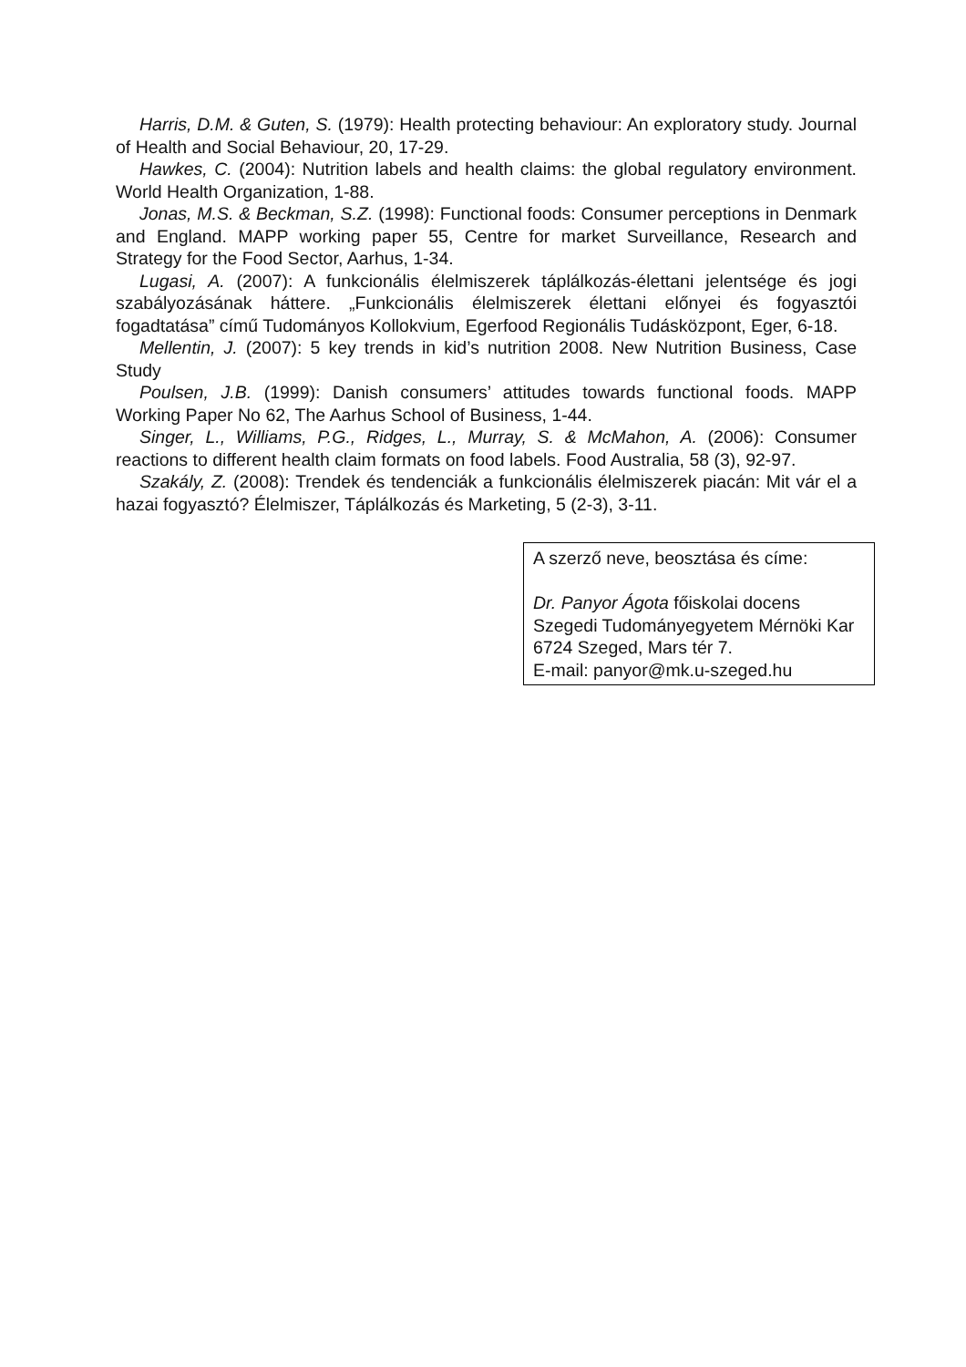Harris, D.M. & Guten, S. (1979): Health protecting behaviour: An exploratory study. Journal of Health and Social Behaviour, 20, 17-29.
Hawkes, C. (2004): Nutrition labels and health claims: the global regulatory environment. World Health Organization, 1-88.
Jonas, M.S. & Beckman, S.Z. (1998): Functional foods: Consumer perceptions in Denmark and England. MAPP working paper 55, Centre for market Surveillance, Research and Strategy for the Food Sector, Aarhus, 1-34.
Lugasi, A. (2007): A funkcionális élelmiszerek táplálkozás-élettani jelentsége és jogi szabályozásának háttere. „Funkcionális élelmiszerek élettani előnyei és fogyasztói fogadtatása” című Tudományos Kollokvium, Egerfood Regionális Tudásközpont, Eger, 6-18.
Mellentin, J. (2007): 5 key trends in kid’s nutrition 2008. New Nutrition Business, Case Study
Poulsen, J.B. (1999): Danish consumers’ attitudes towards functional foods. MAPP Working Paper No 62, The Aarhus School of Business, 1-44.
Singer, L., Williams, P.G., Ridges, L., Murray, S. & McMahon, A. (2006): Consumer reactions to different health claim formats on food labels. Food Australia, 58 (3), 92-97.
Szakály, Z. (2008): Trendek és tendenciák a funkcionális élelmiszerek piacán: Mit vár el a hazai fogyasztó? Élelmiszer, Táplálkozás és Marketing, 5 (2-3), 3-11.
A szerző neve, beosztása és címe:
Dr. Panyor Ágota főiskolai docens
Szegedi Tudományegyetem Mérnöki Kar
6724 Szeged, Mars tér 7.
E-mail: panyor@mk.u-szeged.hu